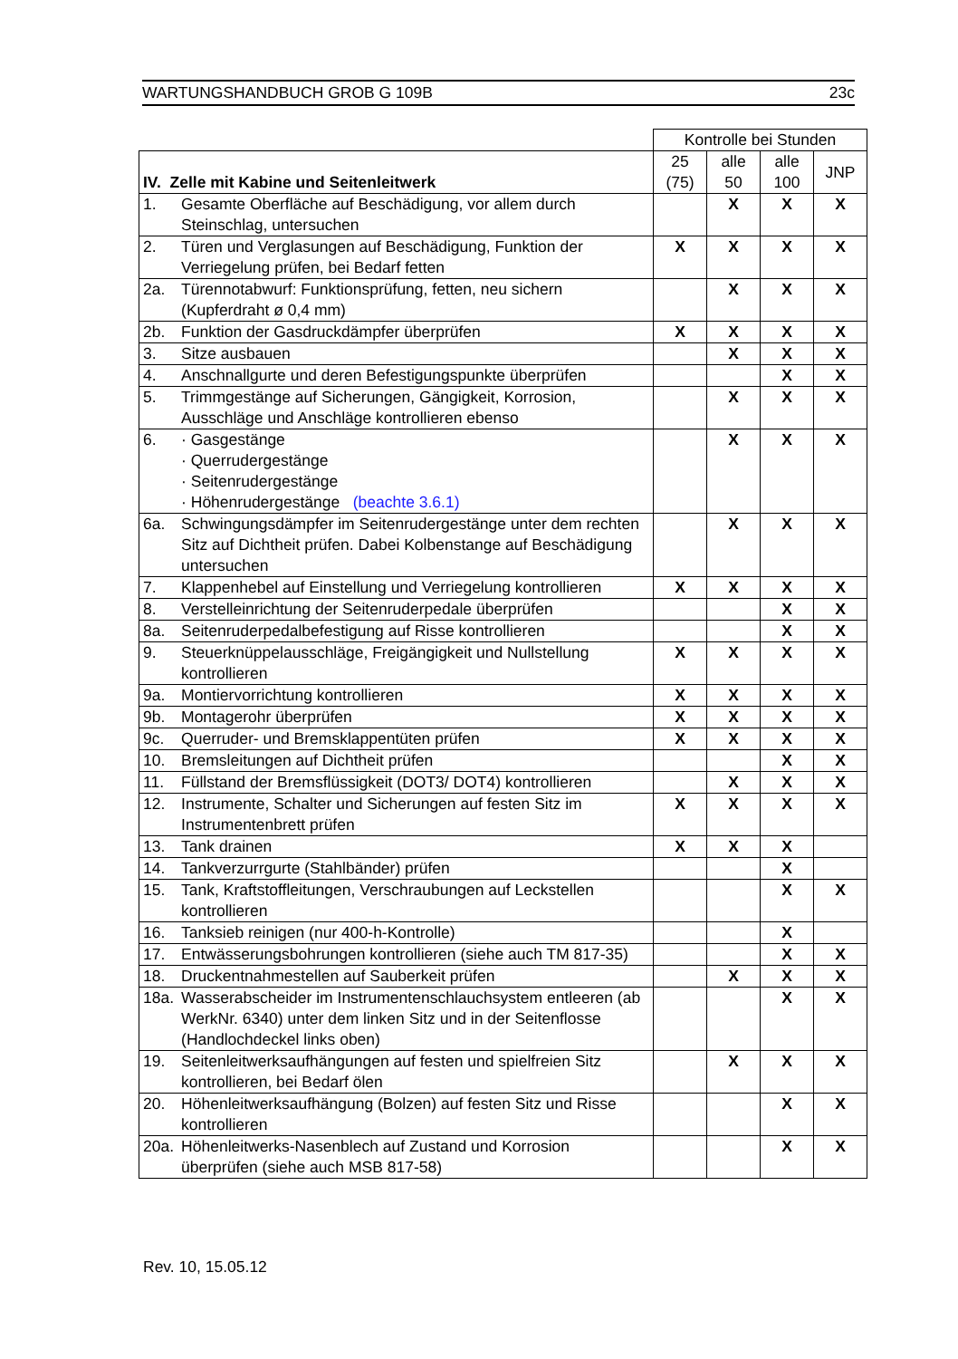WARTUNGSHANDBUCH GROB G 109B 23c
| | | Kontrolle bei Stunden | | | |
| --- | --- | --- | --- | --- | --- |
| IV. Zelle mit Kabine und Seitenleitwerk | | 25 (75) | alle 50 | alle 100 | JNP |
| 1. | Gesamte Oberfläche auf Beschädigung, vor allem durch Steinschlag, untersuchen | | X | X | X |
| 2. | Türen und Verglasungen auf Beschädigung, Funktion der Verriegelung prüfen, bei Bedarf fetten | X | X | X | X |
| 2a. | Türennotabwurf: Funktionsprüfung, fetten, neu sichern (Kupferdraht ø 0,4 mm) | | X | X | X |
| 2b. | Funktion der Gasdruckdämpfer überprüfen | X | X | X | X |
| 3. | Sitze ausbauen | | X | X | X |
| 4. | Anschnallgurte und deren Befestigungspunkte überprüfen | | | X | X |
| 5. | Trimmgestänge auf Sicherungen, Gängigkeit, Korrosion, Ausschläge und Anschläge kontrollieren ebenso | | X | X | X |
| 6. | · Gasgestänge · Querrudergestänge · Seitenrudergestänge · Höhenrudergestänge (beachte 3.6.1) | | X | X | X |
| 6a. | Schwingungsdämpfer im Seitenrudergestänge unter dem rechten Sitz auf Dichtheit prüfen. Dabei Kolbenstange auf Beschädigung untersuchen | | X | X | X |
| 7. | Klappenhebel auf Einstellung und Verriegelung kontrollieren | X | X | X | X |
| 8. | Verstelleinrichtung der Seitenruderpedale überprüfen | | | X | X |
| 8a. | Seitenruderpedalbefestigung auf Risse kontrollieren | | | X | X |
| 9. | Steuerknüppelausschläge, Freigängigkeit und Nullstellung kontrollieren | X | X | X | X |
| 9a. | Montiervorrichtung kontrollieren | X | X | X | X |
| 9b. | Montagerohr überprüfen | X | X | X | X |
| 9c. | Querruder- und Bremsklappentüten prüfen | X | X | X | X |
| 10. | Bremsleitungen auf Dichtheit prüfen | | | X | X |
| 11. | Füllstand der Bremsflüssigkeit (DOT3/ DOT4) kontrollieren | | X | X | X |
| 12. | Instrumente, Schalter und Sicherungen auf festen Sitz im Instrumentenbrett prüfen | X | X | X | X |
| 13. | Tank drainen | X | X | X | |
| 14. | Tankverzurrgurte (Stahlbänder) prüfen | | | X | |
| 15. | Tank, Kraftstoffleitungen, Verschraubungen auf Leckstellen kontrollieren | | | X | X |
| 16. | Tanksieb reinigen (nur 400-h-Kontrolle) | | | X | |
| 17. | Entwässerungsbohrungen kontrollieren (siehe auch TM 817-35) | | | X | X |
| 18. | Druckentnahmestellen auf Sauberkeit prüfen | | X | X | X |
| 18a. | Wasserabscheider im Instrumentenschlauchsystem entleeren (ab WerkNr. 6340) unter dem linken Sitz und in der Seitenflosse (Handlochdeckel links oben) | | | X | X |
| 19. | Seitenleitwerksaufhängungen auf festen und spielfreien Sitz kontrollieren, bei Bedarf ölen | | X | X | X |
| 20. | Höhenleitwerksaufhängung (Bolzen) auf festen Sitz und Risse kontrollieren | | | X | X |
| 20a. | Höhenleitwerks-Nasenblech auf Zustand und Korrosion überprüfen (siehe auch MSB 817-58) | | | X | X |
Rev. 10, 15.05.12